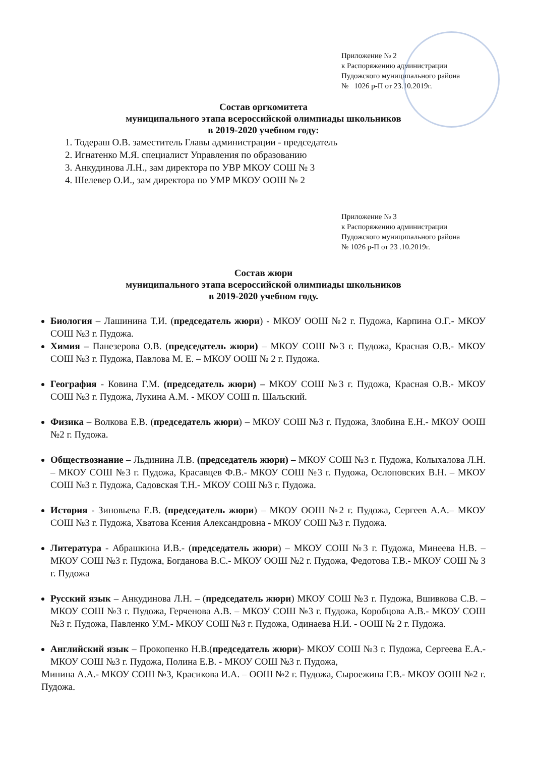Приложение № 2
к Распоряжению администрации
Пудожского муниципального района
№ 1026 р-П от 23.10.2019г.
Состав оргкомитета
муниципального этапа всероссийской олимпиады школьников
в 2019-2020 учебном году:
1. Тодераш О.В. заместитель Главы администрации - председатель
2. Игнатенко М.Я. специалист Управления по образованию
3. Анкудинова Л.Н., зам директора по УВР МКОУ СОШ № 3
4. Шелевер О.И., зам директора по УМР МКОУ ООШ № 2
Приложение № 3
к Распоряжению администрации
Пудожского муниципального района
№ 1026 р-П от 23 .10.2019г.
Состав жюри
муниципального этапа всероссийской олимпиады школьников
в 2019-2020 учебном году.
Биология – Лашинина Т.И. (председатель жюри) - МКОУ ООШ №2 г. Пудожа, Карпина О.Г.- МКОУ СОШ №3 г. Пудожа.
Химия – Панезерова О.В. (председатель жюри) – МКОУ СОШ №3 г. Пудожа, Красная О.В.- МКОУ СОШ №3 г. Пудожа, Павлова М. Е. – МКОУ ООШ № 2 г. Пудожа.
География - Ковина Г.М. (председатель жюри) – МКОУ СОШ №3 г. Пудожа, Красная О.В.- МКОУ СОШ №3 г. Пудожа, Лукина А.М. - МКОУ СОШ п. Шальский.
Физика – Волкова Е.В. (председатель жюри) – МКОУ СОШ №3 г. Пудожа, Злобина Е.Н.- МКОУ ООШ №2 г. Пудожа.
Обществознание – Льдинина Л.В. (председатель жюри) – МКОУ СОШ №3 г. Пудожа, Колыхалова Л.Н. – МКОУ СОШ №3 г. Пудожа, Красавцев Ф.В.- МКОУ СОШ №3 г. Пудожа, Ослоповских В.Н. – МКОУ СОШ №3 г. Пудожа, Садовская Т.Н.- МКОУ СОШ №3 г. Пудожа.
История - Зиновьева Е.В. (председатель жюри) – МКОУ ООШ №2 г. Пудожа, Сергеев А.А.– МКОУ СОШ №3 г. Пудожа, Хватова Ксения Александровна - МКОУ СОШ №3 г. Пудожа.
Литература - Абрашкина И.В.- (председатель жюри) – МКОУ СОШ №3 г. Пудожа, Минеева Н.В. – МКОУ СОШ №3 г. Пудожа, Богданова В.С.- МКОУ ООШ №2 г. Пудожа, Федотова Т.В.- МКОУ СОШ № 3 г. Пудожа
Русский язык – Анкудинова Л.Н. – (председатель жюри) МКОУ СОШ №3 г. Пудожа, Вшивкова С.В. – МКОУ СОШ №3 г. Пудожа, Герченова А.В. – МКОУ СОШ №3 г. Пудожа, Коробцова А.В.- МКОУ СОШ №3 г. Пудожа, Павленко У.М.- МКОУ СОШ №3 г. Пудожа, Одинаева Н.И. - ООШ № 2 г. Пудожа.
Английский язык – Прокопенко Н.В.(председатель жюри)- МКОУ СОШ №3 г. Пудожа, Сергеева Е.А.- МКОУ СОШ №3 г. Пудожа, Полина Е.В. - МКОУ СОШ №3 г. Пудожа,
Минина А.А.- МКОУ СОШ №3, Красикова И.А. – ООШ №2 г. Пудожа, Сыроежина Г.В.- МКОУ ООШ №2 г. Пудожа.